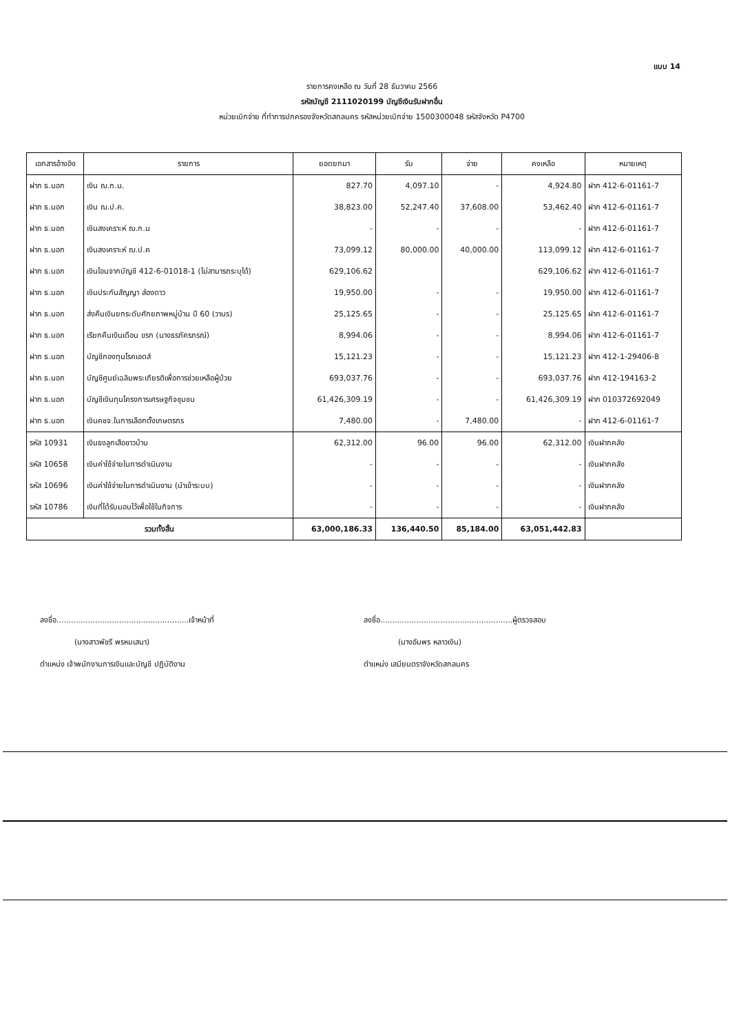แบบ 14
รายการคงเหลือ ณ วันที่ 28 ธันวาคม 2566
รหัสบัญชี 2111020199 บัญชีเงินรับฝากอื่น
หน่วยเบิกจ่าย ที่ทำการปกครองจังหวัดสกลนคร รหัสหน่วยเบิกจ่าย 1500300048 รหัสจังหวัด P4700
| เอกสารอ้างอิง | รายการ | ยอดยกมา | รับ | จ่าย | คงเหลือ | หมายเหตุ |
| --- | --- | --- | --- | --- | --- | --- |
| ฝาก ธ.นอก | เงิน ฌ.ก.น. | 827.70 | 4,097.10 | - | 4,924.80 | ฝาก 412-6-01161-7 |
| ฝาก ธ.นอก | เงิน ฌ.ป.ค. | 38,823.00 | 52,247.40 | 37,608.00 | 53,462.40 | ฝาก 412-6-01161-7 |
| ฝาก ธ.นอก | เงินสงเคราะห์ ฌ.ก.น | - | - | - | - | ฝาก 412-6-01161-7 |
| ฝาก ธ.นอก | เงินสงเคราะห์ ฌ.ป.ค | 73,099.12 | 80,000.00 | 40,000.00 | 113,099.12 | ฝาก 412-6-01161-7 |
| ฝาก ธ.นอก | เงินโอนจากบัญชี 412-6-01018-1 (ไม่สามารถระบุได้) | 629,106.62 | | | 629,106.62 | ฝาก 412-6-01161-7 |
| ฝาก ธ.นอก | เงินประกันสัญญา ส่องดาว | 19,950.00 | - | - | 19,950.00 | ฝาก 412-6-01161-7 |
| ฝาก ธ.นอก | ส่งคืนเงินยกระดับศักยภาพหมู่บ้าน ปี 60 (วานร) | 25,125.65 | - | - | 25,125.65 | ฝาก 412-6-01161-7 |
| ฝาก ธ.นอก | เรียกคืนเงินเดือน ขรก (นางธรภัครภรณ์) | 8,994.06 | - | - | 8,994.06 | ฝาก 412-6-01161-7 |
| ฝาก ธ.นอก | บัญชีกองทุนโรคเอดส์ | 15,121.23 | - | - | 15,121.23 | ฝาก 412-1-29406-8 |
| ฝาก ธ.นอก | บัญชีศูนย์เฉลิมพระเกียรติเพื่อการช่วยเหลือผู้ป่วย | 693,037.76 | - | - | 693,037.76 | ฝาก 412-194163-2 |
| ฝาก ธ.นอก | บัญชีเงินทุนโครงการเศรษฐกิจชุมชน | 61,426,309.19 | - | - | 61,426,309.19 | ฝาก 010372692049 |
| ฝาก ธ.นอก | เงินคชจ.ในการเลือกตั้งเกษตรกร | 7,480.00 | - | 7,480.00 | - | ฝาก 412-6-01161-7 |
| รหัส 10931 | เงินธงลูกเสือชาวบ้าน | 62,312.00 | 96.00 | 96.00 | 62,312.00 | เงินฝากคลัง |
| รหัส 10658 | เงินค่าใช้จ่ายในการดำเนินงาน | - | - | - | - | เงินฝากคลัง |
| รหัส 10696 | เงินค่าใช้จ่ายในการดำเนินงาน (นำเข้าระบบ) | - | - | - | - | เงินฝากคลัง |
| รหัส 10786 | เงินที่ได้รับมอบไว้เพื่อใช้ในกิจการ | - | - | - | - | เงินฝากคลัง |
| รวมทั้งสิ้น | | 63,000,186.33 | 136,440.50 | 85,184.00 | 63,051,442.83 | |
ลงชื่อ.......................................................เจ้าหน้าที่
(นางสาวพัชรี พรหมเสนา)
ตำแหน่ง เจ้าพนักงานการเงินและบัญชี ปฏิบัติงาน
ลงชื่อ.......................................................ผู้ตรวจสอบ
(นางอัมพร หลาวเงิน)
ตำแหน่ง เสมียนตราจังหวัดสกลนคร